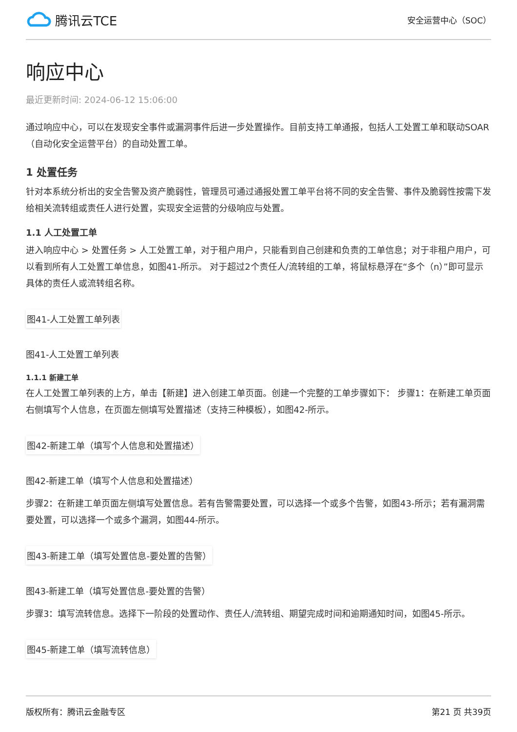腾讯云TCE
安全运营中心（SOC）
响应中心
最近更新时间: 2024-06-12 15:06:00
通过响应中心，可以在发现安全事件或漏洞事件后进一步处置操作。目前支持工单通报，包括人工处置工单和联动SOAR（自动化安全运营平台）的自动处置工单。
1 处置任务
针对本系统分析出的安全告警及资产脆弱性，管理员可通过通报处置工单平台将不同的安全告警、事件及脆弱性按需下发给相关流转组或责任人进行处置，实现安全运营的分级响应与处置。
1.1 人工处置工单
进入响应中心 > 处置任务 > 人工处置工单，对于租户用户，只能看到自己创建和负责的工单信息；对于非租户用户，可以看到所有人工处置工单信息，如图41-所示。 对于超过2个责任人/流转组的工单，将鼠标悬浮在“多个（n）”即可显示具体的责任人或流转组名称。
图41-人工处置工单列表
图41-人工处置工单列表
1.1.1 新建工单
在人工处置工单列表的上方，单击【新建】进入创建工单页面。创建一个完整的工单步骤如下： 步骤1：在新建工单页面右侧填写个人信息，在页面左侧填写处置描述（支持三种模板），如图42-所示。
图42-新建工单（填写个人信息和处置描述）
图42-新建工单（填写个人信息和处置描述）
步骤2：在新建工单页面左侧填写处置信息。若有告警需要处置，可以选择一个或多个告警，如图43-所示；若有漏洞需要处置，可以选择一个或多个漏洞，如图44-所示。
图43-新建工单（填写处置信息-要处置的告警）
图43-新建工单（填写处置信息-要处置的告警）
步骤3：填写流转信息。选择下一阶段的处置动作、责任人/流转组、期望完成时间和逾期通知时间，如图45-所示。
图45-新建工单（填写流转信息）
版权所有：腾讯云金融专区 第21 页 共39页